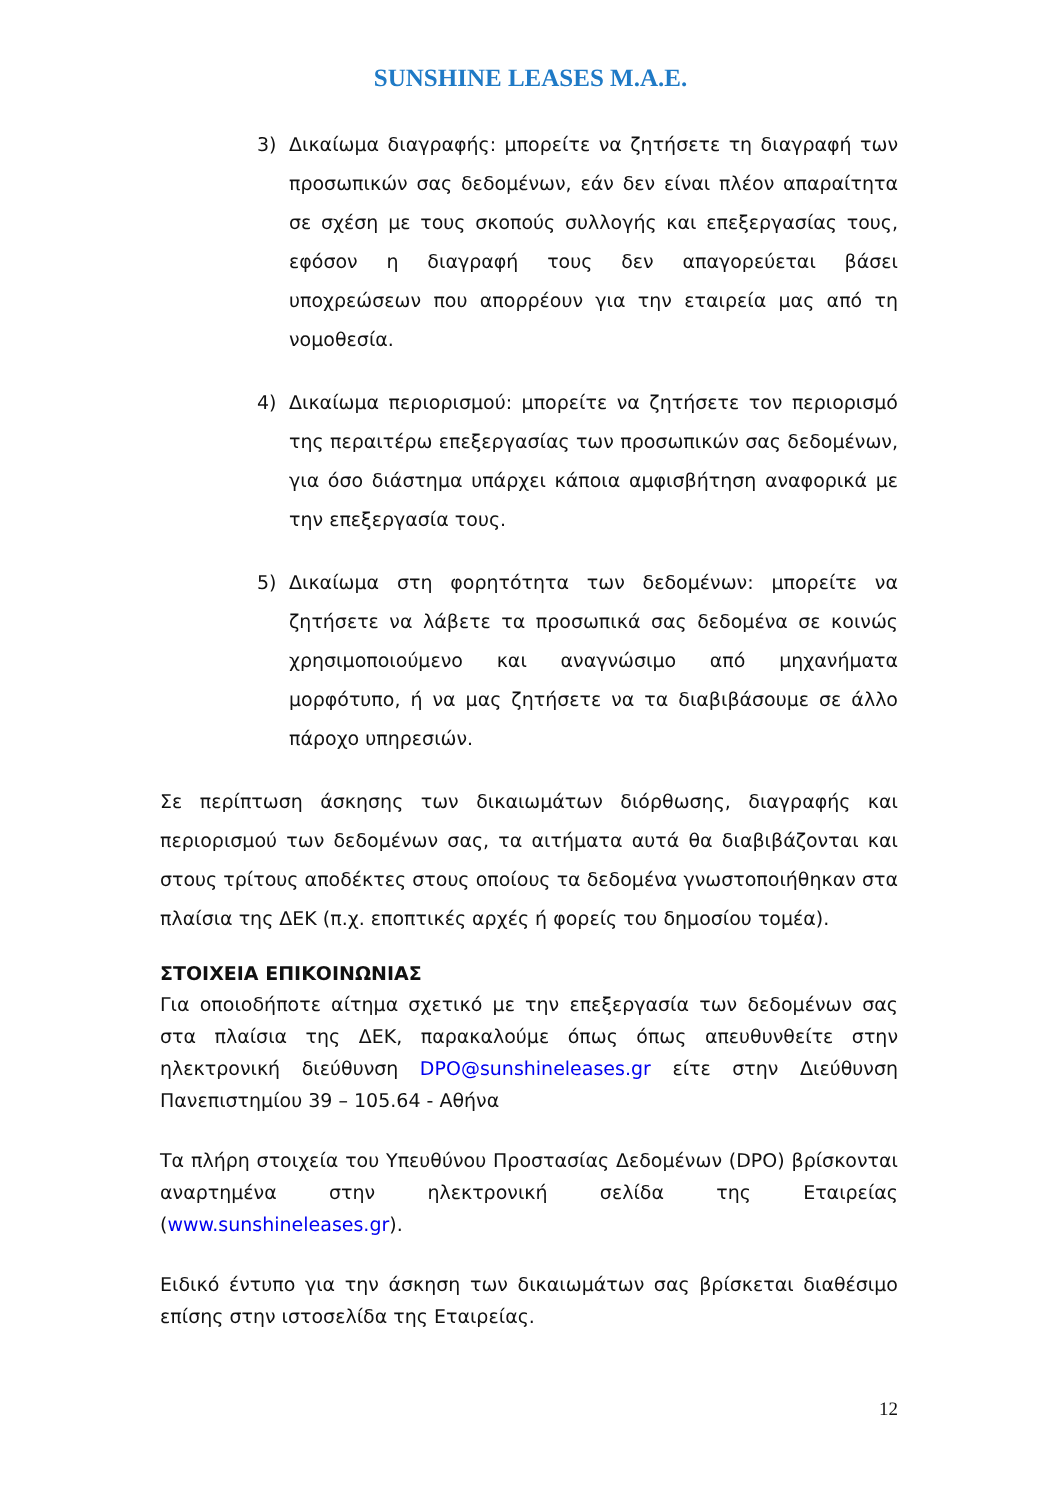SUNSHINE LEASES M.A.E.
3) Δικαίωμα διαγραφής: μπορείτε να ζητήσετε τη διαγραφή των προσωπικών σας δεδομένων, εάν δεν είναι πλέον απαραίτητα σε σχέση με τους σκοπούς συλλογής και επεξεργασίας τους, εφόσον η διαγραφή τους δεν απαγορεύεται βάσει υποχρεώσεων που απορρέουν για την εταιρεία μας από τη νομοθεσία.
4) Δικαίωμα περιορισμού: μπορείτε να ζητήσετε τον περιορισμό της περαιτέρω επεξεργασίας των προσωπικών σας δεδομένων, για όσο διάστημα υπάρχει κάποια αμφισβήτηση αναφορικά με την επεξεργασία τους.
5) Δικαίωμα στη φορητότητα των δεδομένων: μπορείτε να ζητήσετε να λάβετε τα προσωπικά σας δεδομένα σε κοινώς χρησιμοποιούμενο και αναγνώσιμο από μηχανήματα μορφότυπο, ή να μας ζητήσετε να τα διαβιβάσουμε σε άλλο πάροχο υπηρεσιών.
Σε περίπτωση άσκησης των δικαιωμάτων διόρθωσης, διαγραφής και περιορισμού των δεδομένων σας, τα αιτήματα αυτά θα διαβιβάζονται και στους τρίτους αποδέκτες στους οποίους τα δεδομένα γνωστοποιήθηκαν στα πλαίσια της ΔΕΚ (π.χ. εποπτικές αρχές ή φορείς του δημοσίου τομέα).
ΣΤΟΙΧΕΙΑ ΕΠΙΚΟΙΝΩΝΙΑΣ
Για οποιοδήποτε αίτημα σχετικό με την επεξεργασία των δεδομένων σας στα πλαίσια της ΔΕΚ, παρακαλούμε όπως όπως απευθυνθείτε στην ηλεκτρονική διεύθυνση DPO@sunshineleases.gr είτε στην Διεύθυνση Πανεπιστημίου 39 – 105.64 - Αθήνα
Τα πλήρη στοιχεία του Υπευθύνου Προστασίας Δεδομένων (DPO) βρίσκονται αναρτημένα στην ηλεκτρονική σελίδα της Εταιρείας (www.sunshineleases.gr).
Ειδικό έντυπο για την άσκηση των δικαιωμάτων σας βρίσκεται διαθέσιμο επίσης στην ιστοσελίδα της Εταιρείας.
12